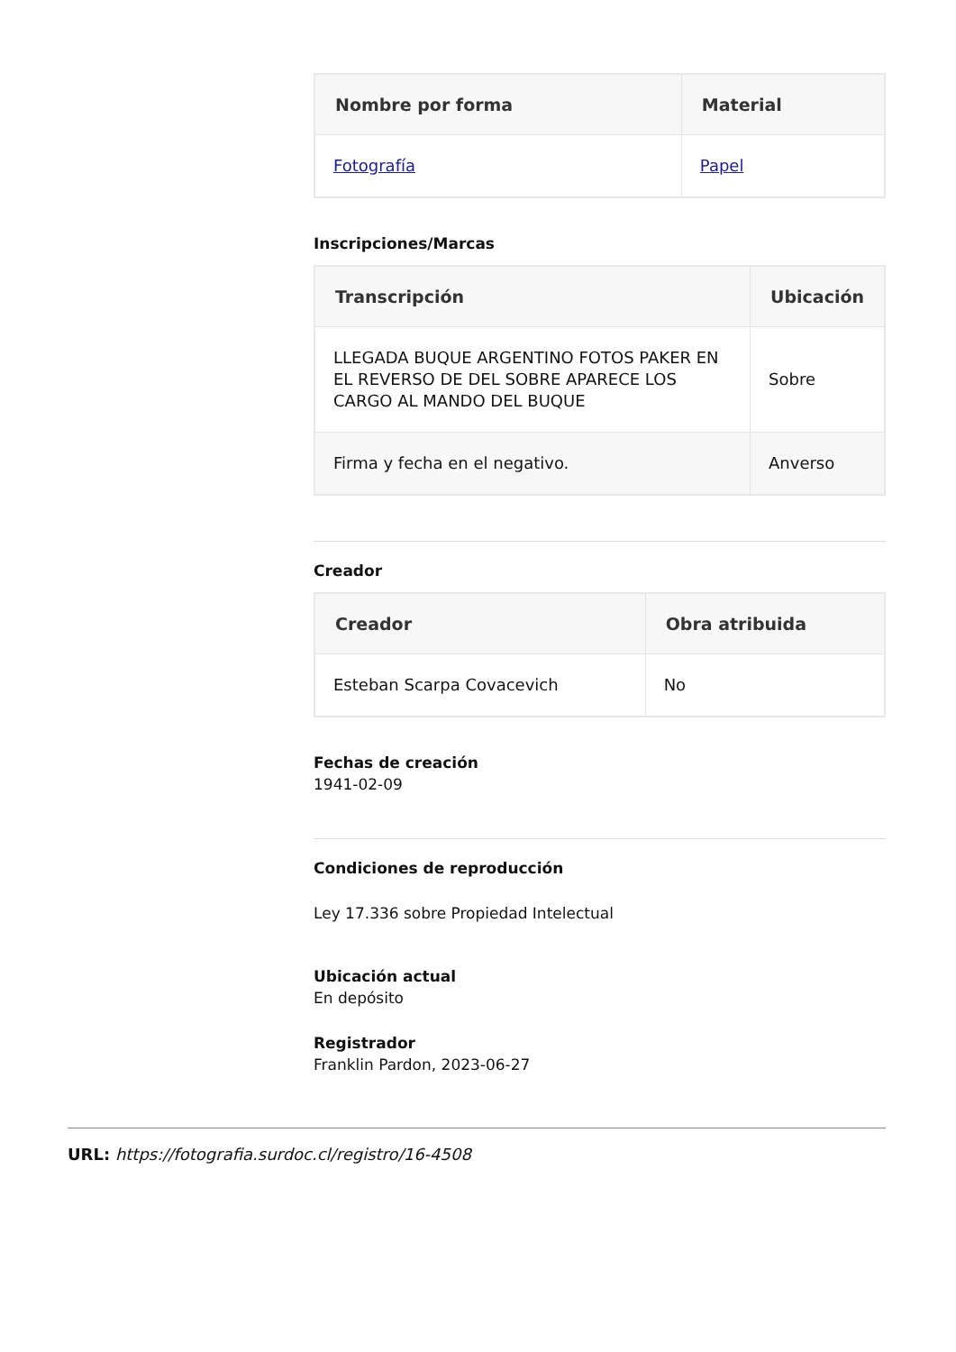| Nombre por forma | Material |
| --- | --- |
| Fotografía | Papel |
Inscripciones/Marcas
| Transcripción | Ubicación |
| --- | --- |
| LLEGADA BUQUE ARGENTINO FOTOS PAKER EN EL REVERSO DE DEL SOBRE APARECE LOS CARGO AL MANDO DEL BUQUE | Sobre |
| Firma y fecha en el negativo. | Anverso |
Creador
| Creador | Obra atribuida |
| --- | --- |
| Esteban Scarpa Covacevich | No |
Fechas de creación
1941-02-09
Condiciones de reproducción
Ley 17.336 sobre Propiedad Intelectual
Ubicación actual
En depósito
Registrador
Franklin Pardon, 2023-06-27
URL: https://fotografia.surdoc.cl/registro/16-4508